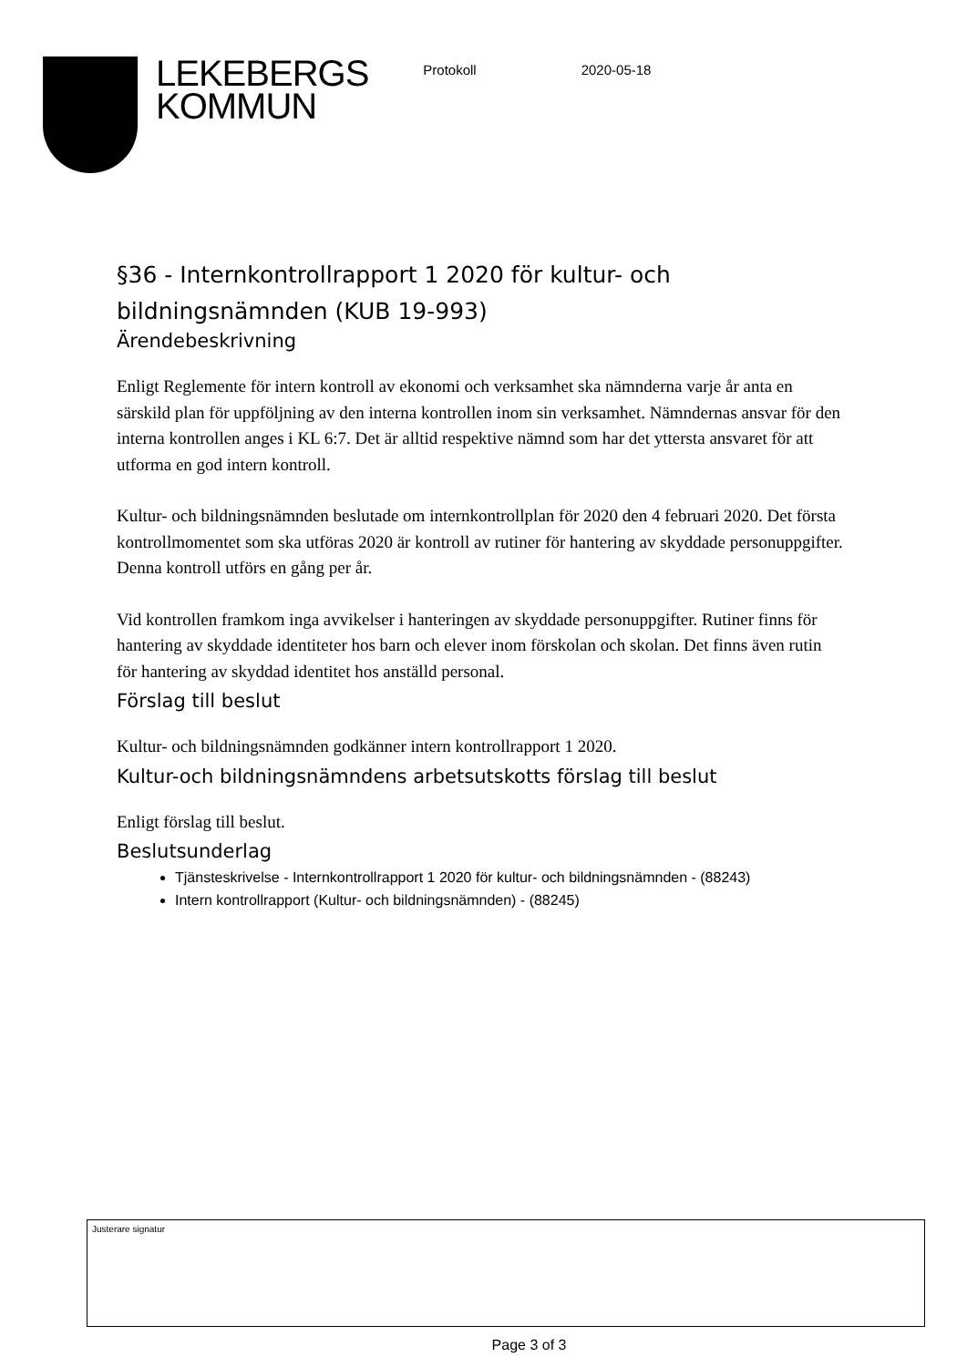LEKEBERGS
KOMMUN
Protokoll 2020-05-18
§36 - Internkontrollrapport 1 2020 för kultur- och bildningsnämnden (KUB 19-993)
Ärendebeskrivning
Enligt Reglemente för intern kontroll av ekonomi och verksamhet ska nämnderna varje år anta en särskild plan för uppföljning av den interna kontrollen inom sin verksamhet. Nämndernas ansvar för den interna kontrollen anges i KL 6:7. Det är alltid respektive nämnd som har det yttersta ansvaret för att utforma en god intern kontroll.
Kultur- och bildningsnämnden beslutade om internkontrollplan för 2020 den 4 februari 2020. Det första kontrollmomentet som ska utföras 2020 är kontroll av rutiner för hantering av skyddade personuppgifter. Denna kontroll utförs en gång per år.
Vid kontrollen framkom inga avvikelser i hanteringen av skyddade personuppgifter. Rutiner finns för hantering av skyddade identiteter hos barn och elever inom förskolan och skolan. Det finns även rutin för hantering av skyddad identitet hos anställd personal.
Förslag till beslut
Kultur- och bildningsnämnden godkänner intern kontrollrapport 1 2020.
Kultur-och bildningsnämndens arbetsutskotts förslag till beslut
Enligt förslag till beslut.
Beslutsunderlag
Tjänsteskrivelse - Internkontrollrapport 1 2020 för kultur- och bildningsnämnden - (88243)
Intern kontrollrapport (Kultur- och bildningsnämnden) - (88245)
Justerare signatur
Page 3 of 3